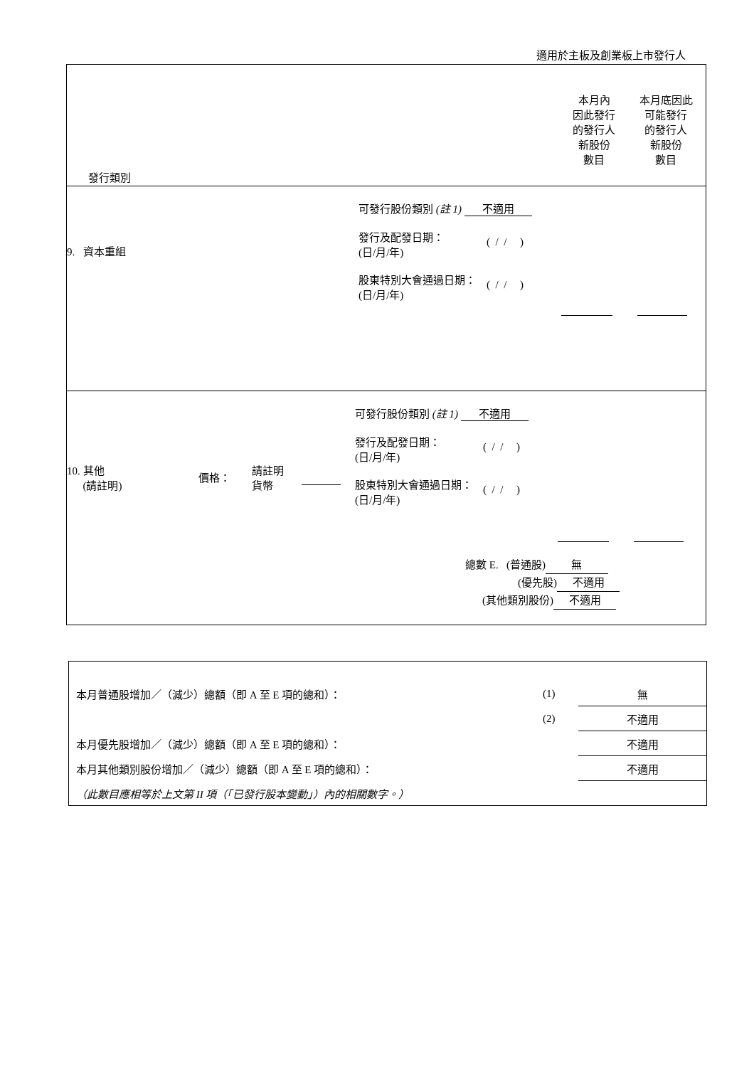適用於主板及創業板上市發行人
| 發行類別 本月內 因此發行 的發行人 新股份 數目 本月底因此 可能發行 的發行人 新股份 數目 |
| 9. 資本重組 可發行股份類別 (註 1) 不適用 發行及配發日期： (日/月/年) ( / / ) 股東特別大會通過日期： (日/月/年) ( / / ) |
| 10. 其他 (請註明) 價格： 請註明 貨幣 可發行股份類別 (註 1) 不適用 發行及配發日期： (日/月/年) ( / / ) 股東特別大會通過日期： (日/月/年) ( / / ) 總數 E. (普通股) 無 (優先股) 不適用 (其他類別股份) 不適用 |
| 本月普通股增加／（減少）總額（即 A 至 E 項的總和）： | (1) | 無 |
| | (2) | 不適用 |
| 本月優先股增加／（減少）總額（即 A 至 E 項的總和）： | | 不適用 |
| 本月其他類別股份增加／（減少）總額（即 A 至 E 項的總和）： | | 不適用 |
| （此數目應相等於上文第 II 項（「已發行股本變動」）內的相關數字。） | | |